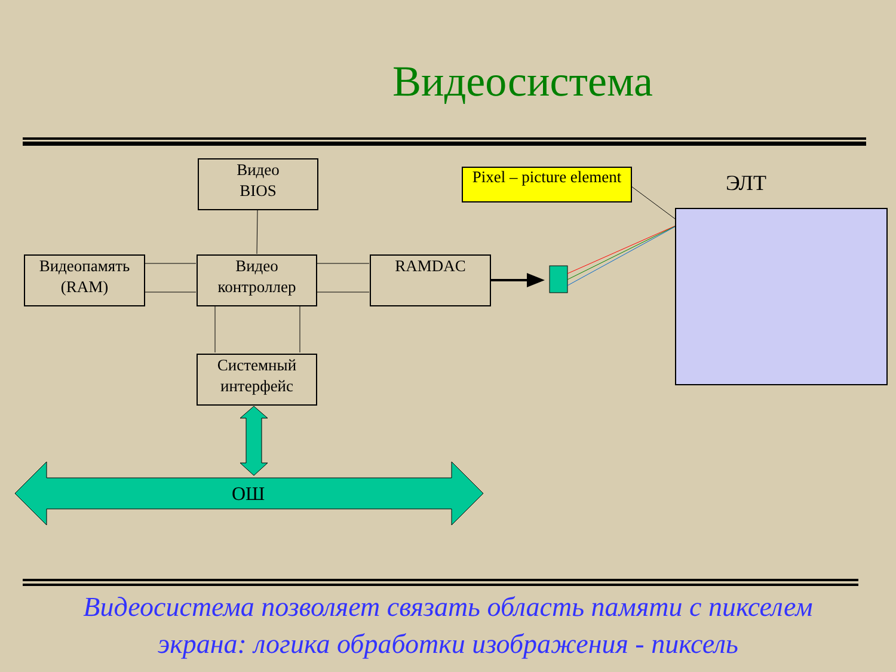Видеосистема
Видео
BIOS
Видеопамять
(RAM)
Видео
контроллер
RAMDAC
Системный
интерфейс
Pixel – picture element
ЭЛТ
ОШ
Видеосистема позволяет связать область памяти с пикселем
экрана: логика обработки изображения - пиксель